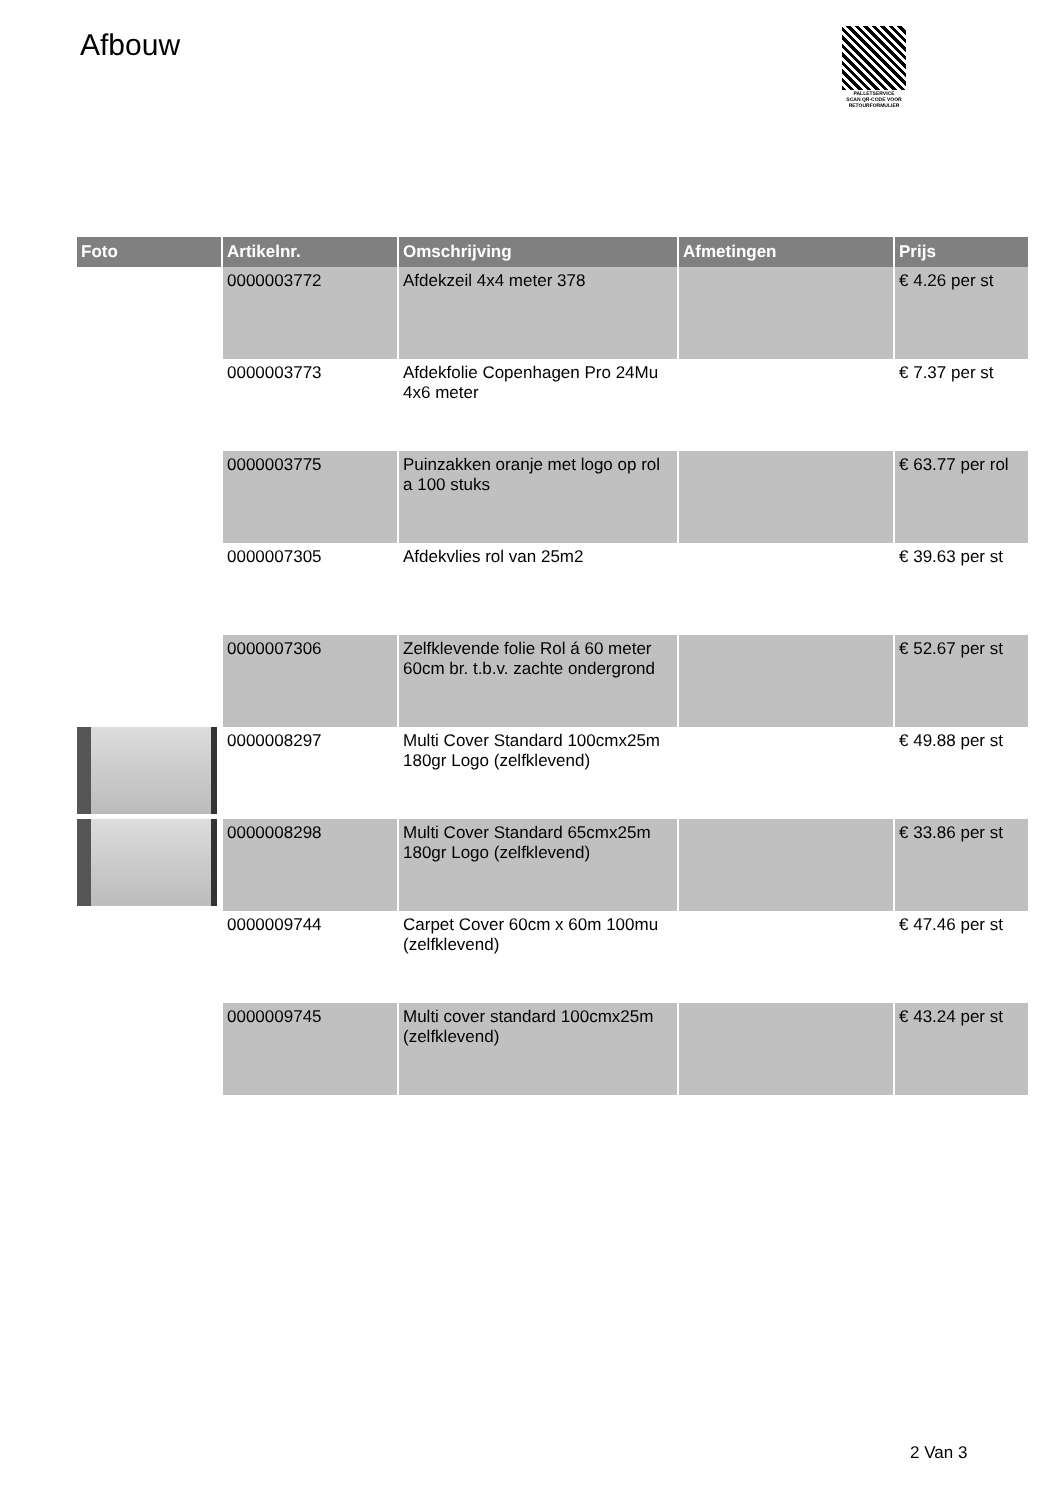Afbouw
PALLETSERVICE
SCAN QR-CODE VOOR
RETOURFORMULIER
| Foto | Artikelnr. | Omschrijving | Afmetingen | Prijs |
| --- | --- | --- | --- | --- |
| | 0000003772 | Afdekzeil 4x4 meter 378 | | € 4.26 per st |
| | 0000003773 | Afdekfolie Copenhagen Pro 24Mu 4x6 meter | | € 7.37 per st |
| | 0000003775 | Puinzakken oranje met logo op rol a 100 stuks | | € 63.77 per rol |
| | 0000007305 | Afdekvlies rol van 25m2 | | € 39.63 per st |
| | 0000007306 | Zelfklevende folie Rol á 60 meter 60cm br. t.b.v. zachte ondergrond | | € 52.67 per st |
| | 0000008297 | Multi Cover Standard 100cmx25m 180gr Logo (zelfklevend) | | € 49.88 per st |
| | 0000008298 | Multi Cover Standard 65cmx25m 180gr Logo (zelfklevend) | | € 33.86 per st |
| | 0000009744 | Carpet Cover 60cm x 60m 100mu (zelfklevend) | | € 47.46 per st |
| | 0000009745 | Multi cover standard 100cmx25m (zelfklevend) | | € 43.24 per st |
2 Van 3